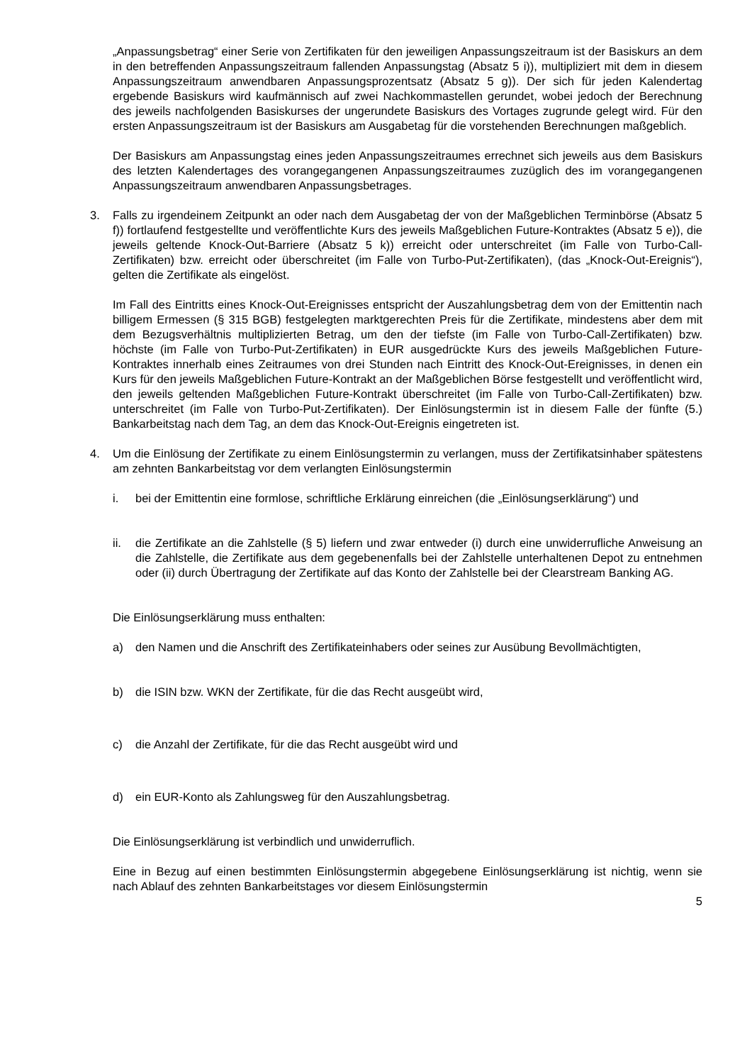„Anpassungsbetrag“ einer Serie von Zertifikaten für den jeweiligen Anpassungszeitraum ist der Basiskurs an dem in den betreffenden Anpassungszeitraum fallenden Anpassungstag (Absatz 5 i)), multipliziert mit dem in diesem Anpassungszeitraum anwendbaren Anpassungsprozentsatz (Absatz 5 g)). Der sich für jeden Kalendertag ergebende Basiskurs wird kaufmännisch auf zwei Nachkommastellen gerundet, wobei jedoch der Berechnung des jeweils nachfolgenden Basiskurses der ungerundete Basiskurs des Vortages zugrunde gelegt wird. Für den ersten Anpassungszeitraum ist der Basiskurs am Ausgabetag für die vorstehenden Berechnungen maßgeblich.
Der Basiskurs am Anpassungstag eines jeden Anpassungszeitraumes errechnet sich jeweils aus dem Basiskurs des letzten Kalendertages des vorangegangenen Anpassungszeitraumes zuzüglich des im vorangegangenen Anpassungszeitraum anwendbaren Anpassungsbetrages.
3. Falls zu irgendeinem Zeitpunkt an oder nach dem Ausgabetag der von der Maßgeblichen Terminbörse (Absatz 5 f)) fortlaufend festgestellte und veröffentlichte Kurs des jeweils Maßgeblichen Future-Kontraktes (Absatz 5 e)), die jeweils geltende Knock-Out-Barriere (Absatz 5 k)) erreicht oder unterschreitet (im Falle von Turbo-Call-Zertifikaten) bzw. erreicht oder überschreitet (im Falle von Turbo-Put-Zertifikaten), (das „Knock-Out-Ereignis“), gelten die Zertifikate als eingelöst.
Im Fall des Eintritts eines Knock-Out-Ereignisses entspricht der Auszahlungsbetrag dem von der Emittentin nach billigem Ermessen (§ 315 BGB) festgelegten marktgerechten Preis für die Zertifikate, mindestens aber dem mit dem Bezugsverhältnis multiplizierten Betrag, um den der tiefste (im Falle von Turbo-Call-Zertifikaten) bzw. höchste (im Falle von Turbo-Put-Zertifikaten) in EUR ausgedrückte Kurs des jeweils Maßgeblichen Future-Kontraktes innerhalb eines Zeitraumes von drei Stunden nach Eintritt des Knock-Out-Ereignisses, in denen ein Kurs für den jeweils Maßgeblichen Future-Kontrakt an der Maßgeblichen Börse festgestellt und veröffentlicht wird, den jeweils geltenden Maßgeblichen Future-Kontrakt überschreitet (im Falle von Turbo-Call-Zertifikaten) bzw. unterschreitet (im Falle von Turbo-Put-Zertifikaten). Der Einlösungstermin ist in diesem Falle der fünfte (5.) Bankarbeitstag nach dem Tag, an dem das Knock-Out-Ereignis eingetreten ist.
4. Um die Einlösung der Zertifikate zu einem Einlösungstermin zu verlangen, muss der Zertifikatsinhaber spätestens am zehnten Bankarbeitstag vor dem verlangten Einlösungstermin
i. bei der Emittentin eine formlose, schriftliche Erklärung einreichen (die „Einlösungserklärung“) und
ii. die Zertifikate an die Zahlstelle (§ 5) liefern und zwar entweder (i) durch eine unwiderrufliche Anweisung an die Zahlstelle, die Zertifikate aus dem gegebenenfalls bei der Zahlstelle unterhaltenen Depot zu entnehmen oder (ii) durch Übertragung der Zertifikate auf das Konto der Zahlstelle bei der Clearstream Banking AG.
Die Einlösungserklärung muss enthalten:
a) den Namen und die Anschrift des Zertifikateinhabers oder seines zur Ausübung Bevollmächtigten,
b) die ISIN bzw. WKN der Zertifikate, für die das Recht ausgeübt wird,
c) die Anzahl der Zertifikate, für die das Recht ausgeübt wird und
d) ein EUR-Konto als Zahlungsweg für den Auszahlungsbetrag.
Die Einlösungserklärung ist verbindlich und unwiderruflich.
Eine in Bezug auf einen bestimmten Einlösungstermin abgegebene Einlösungserklärung ist nichtig, wenn sie nach Ablauf des zehnten Bankarbeitstages vor diesem Einlösungstermin
5